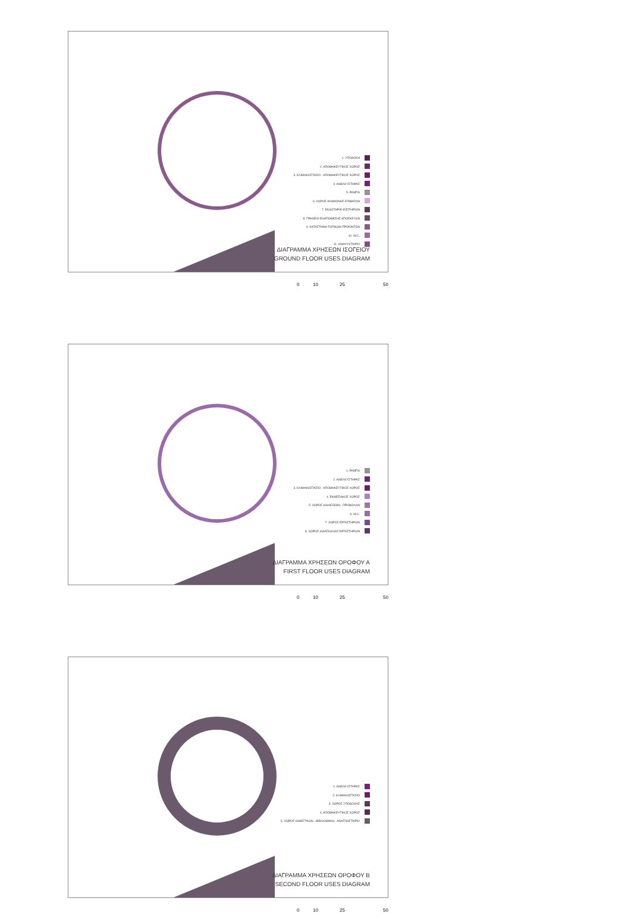1. ΥΠΟΔΟΧΗ
2. ΑΠΟΘΗΚΕΥΤΙΚΟΣ ΧΩΡΟΣ
3. ΚΛΙΜΑΚΟΣΤΑΣΙΟ - ΑΠΟΘΗΚΕΥΤΙΚΟΣ ΧΩΡΟΣ
4. ΑΝΕΛΚΥΣΤΗΡΑΣ
5. ΡΑΜΠΑ
6. ΧΩΡΟΣ ΑΝΑΜΟΝΗΣ ΕΠΙΒΑΤΩΝ
7. ΕΚΔΟΤΗΡΙΟ ΕΙΣΙΤΗΡΙΩΝ
8. ΓΡΑΦΕΙΟ ΕΝΑΠΟΘΕΣΗΣ ΑΠΟΣΚΕΥΩΝ
9. ΚΑΤΑΣΤΗΜΑ ΤΟΠΙΚΩΝ ΠΡΟΪΟΝΤΩΝ
10. W.C.
11. ΑΝΑΨΥΚΤΗΡΙΟ
ΔΙΑΓΡΑΜΜΑ ΧΡΗΣΕΩΝ ΙΣΟΓΕΙΟΥ
GROUND FLOOR USES DIAGRAM
0 10 25 50
1. ΡΑΜΠΑ
2. ΑΝΕΛΚΥΣΤΗΡΑΣ
3. ΚΛΙΜΑΚΟΣΤΑΣΙΟ - ΑΠΟΘΗΚΕΥΤΙΚΟΣ ΧΩΡΟΣ
4. ΕΚΘΕΣΙΑΚΟΣ ΧΩΡΟΣ
5. ΧΩΡΟΣ ΔΙΑΛΕΞΕΩΝ - ΠΡΟΒΟΛΩΝ
6. W.C.
7. ΧΩΡΟΣ ΕΡΓΑΣΤΗΡΙΩΝ
8. ΧΩΡΟΣ ΔΙΔΑΣΚΑΛΙΑΣ ΕΡΓΑΣΤΗΡΙΩΝ
ΔΙΑΓΡΑΜΜΑ ΧΡΗΣΕΩΝ ΟΡΟΦΟΥ Α
FIRST FLOOR USES DIAGRAM
0 10 25 50
1. ΑΝΕΛΚΥΣΤΗΡΑΣ
2. ΚΛΙΜΑΚΟΣΤΑΣΙΟ
3. ΧΩΡΟΣ ΥΠΟΔΟΧΗΣ
4. ΑΠΟΘΗΚΕΥΤΙΚΟΣ ΧΩΡΟΣ
5. ΧΩΡΟΣ ΚΑΘΙΣΤΙΚΩΝ - ΒΙΒΛΙΟΘΗΚΗ - ΑΝΑΓΝΩΣΤΗΡΙΟ
ΔΙΑΓΡΑΜΜΑ ΧΡΗΣΕΩΝ ΟΡΟΦΟΥ Β
SECOND FLOOR USES DIAGRAM
0 10 25 50